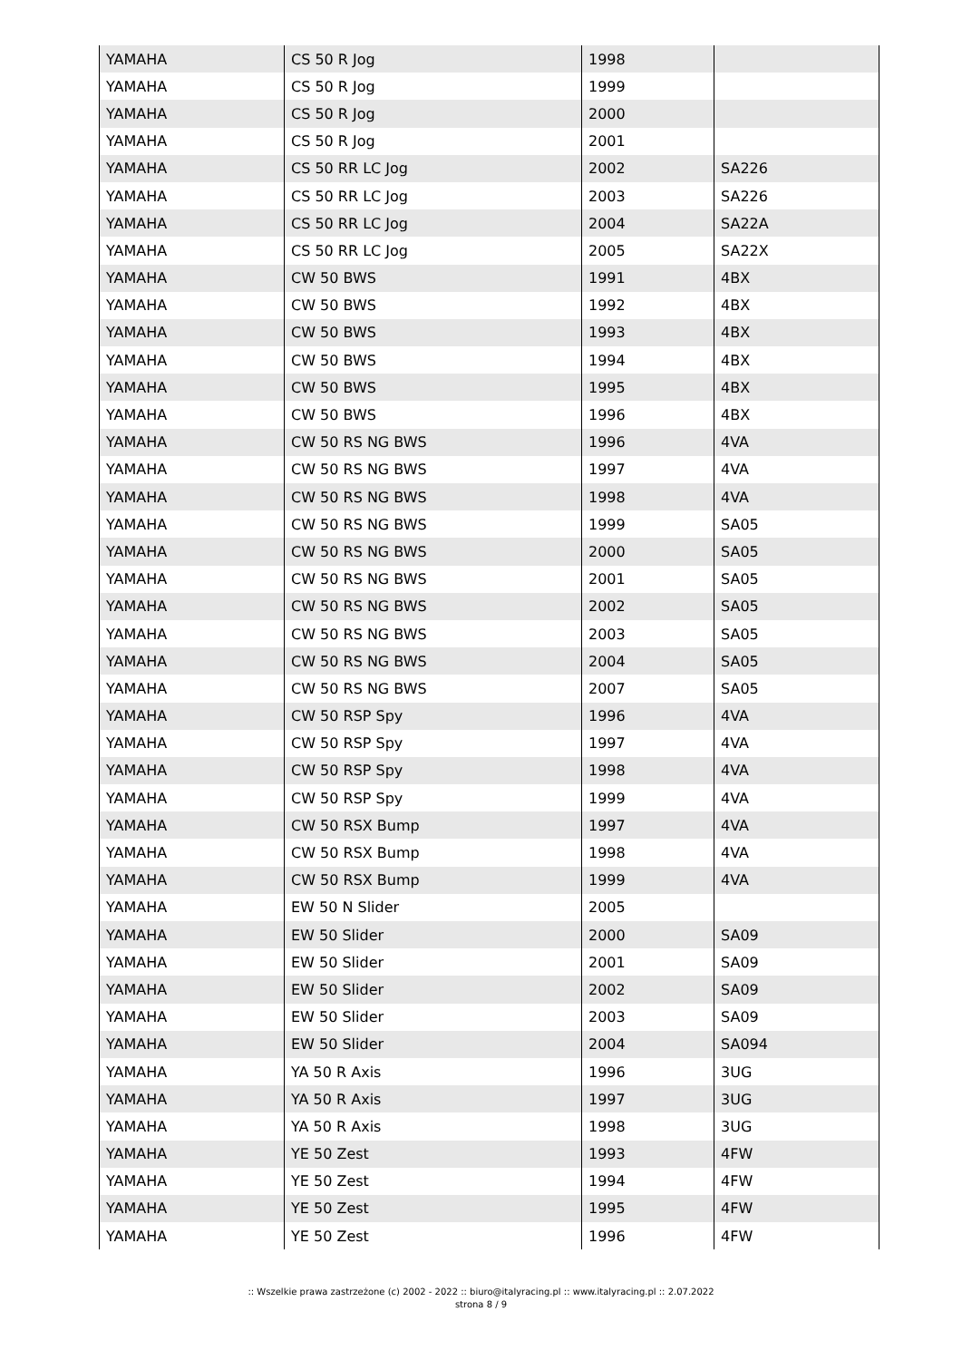| YAMAHA | CS 50 R Jog | 1998 | |
| YAMAHA | CS 50 R Jog | 1999 | |
| YAMAHA | CS 50 R Jog | 2000 | |
| YAMAHA | CS 50 R Jog | 2001 | |
| YAMAHA | CS 50 RR LC Jog | 2002 | SA226 |
| YAMAHA | CS 50 RR LC Jog | 2003 | SA226 |
| YAMAHA | CS 50 RR LC Jog | 2004 | SA22A |
| YAMAHA | CS 50 RR LC Jog | 2005 | SA22X |
| YAMAHA | CW 50 BWS | 1991 | 4BX |
| YAMAHA | CW 50 BWS | 1992 | 4BX |
| YAMAHA | CW 50 BWS | 1993 | 4BX |
| YAMAHA | CW 50 BWS | 1994 | 4BX |
| YAMAHA | CW 50 BWS | 1995 | 4BX |
| YAMAHA | CW 50 BWS | 1996 | 4BX |
| YAMAHA | CW 50 RS NG BWS | 1996 | 4VA |
| YAMAHA | CW 50 RS NG BWS | 1997 | 4VA |
| YAMAHA | CW 50 RS NG BWS | 1998 | 4VA |
| YAMAHA | CW 50 RS NG BWS | 1999 | SA05 |
| YAMAHA | CW 50 RS NG BWS | 2000 | SA05 |
| YAMAHA | CW 50 RS NG BWS | 2001 | SA05 |
| YAMAHA | CW 50 RS NG BWS | 2002 | SA05 |
| YAMAHA | CW 50 RS NG BWS | 2003 | SA05 |
| YAMAHA | CW 50 RS NG BWS | 2004 | SA05 |
| YAMAHA | CW 50 RS NG BWS | 2007 | SA05 |
| YAMAHA | CW 50 RSP Spy | 1996 | 4VA |
| YAMAHA | CW 50 RSP Spy | 1997 | 4VA |
| YAMAHA | CW 50 RSP Spy | 1998 | 4VA |
| YAMAHA | CW 50 RSP Spy | 1999 | 4VA |
| YAMAHA | CW 50 RSX Bump | 1997 | 4VA |
| YAMAHA | CW 50 RSX Bump | 1998 | 4VA |
| YAMAHA | CW 50 RSX Bump | 1999 | 4VA |
| YAMAHA | EW 50 N Slider | 2005 | |
| YAMAHA | EW 50 Slider | 2000 | SA09 |
| YAMAHA | EW 50 Slider | 2001 | SA09 |
| YAMAHA | EW 50 Slider | 2002 | SA09 |
| YAMAHA | EW 50 Slider | 2003 | SA09 |
| YAMAHA | EW 50 Slider | 2004 | SA094 |
| YAMAHA | YA 50 R Axis | 1996 | 3UG |
| YAMAHA | YA 50 R Axis | 1997 | 3UG |
| YAMAHA | YA 50 R Axis | 1998 | 3UG |
| YAMAHA | YE 50 Zest | 1993 | 4FW |
| YAMAHA | YE 50 Zest | 1994 | 4FW |
| YAMAHA | YE 50 Zest | 1995 | 4FW |
| YAMAHA | YE 50 Zest | 1996 | 4FW |
:: Wszelkie prawa zastrzeżone (c) 2002 - 2022 :: biuro@italyracing.pl :: www.italyracing.pl :: 2.07.2022
strona 8 / 9